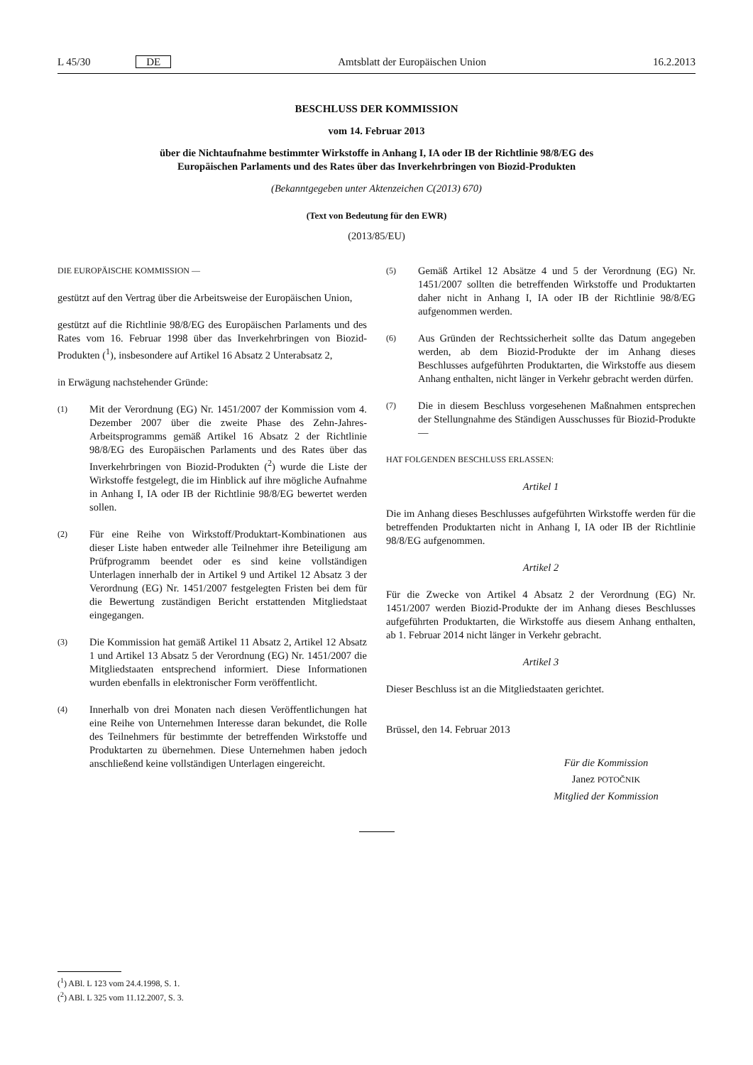L 45/30 DE Amtsblatt der Europäischen Union 16.2.2013
BESCHLUSS DER KOMMISSION
vom 14. Februar 2013
über die Nichtaufnahme bestimmter Wirkstoffe in Anhang I, IA oder IB der Richtlinie 98/8/EG des
Europäischen Parlaments und des Rates über das Inverkehrbringen von Biozid-Produkten
(Bekanntgegeben unter Aktenzeichen C(2013) 670)
(Text von Bedeutung für den EWR)
(2013/85/EU)
DIE EUROPÄISCHE KOMMISSION —
gestützt auf den Vertrag über die Arbeitsweise der Europäischen Union,
gestützt auf die Richtlinie 98/8/EG des Europäischen Parlaments und des Rates vom 16. Februar 1998 über das Inverkehrbringen von Biozid-Produkten (<sup>1</sup>), insbesondere auf Artikel 16 Absatz 2 Unterabsatz 2,
in Erwägung nachstehender Gründe:
(1) Mit der Verordnung (EG) Nr. 1451/2007 der Kommission vom 4. Dezember 2007 über die zweite Phase des Zehn-Jahres-Arbeitsprogramms gemäß Artikel 16 Absatz 2 der Richtlinie 98/8/EG des Europäischen Parlaments und des Rates über das Inverkehrbringen von Biozid-Produkten (<sup>2</sup>) wurde die Liste der Wirkstoffe festgelegt, die im Hinblick auf ihre mögliche Aufnahme in Anhang I, IA oder IB der Richtlinie 98/8/EG bewertet werden sollen.
(2) Für eine Reihe von Wirkstoff/Produktart-Kombinationen aus dieser Liste haben entweder alle Teilnehmer ihre Beteiligung am Prüfprogramm beendet oder es sind keine vollständigen Unterlagen innerhalb der in Artikel 9 und Artikel 12 Absatz 3 der Verordnung (EG) Nr. 1451/2007 festgelegten Fristen bei dem für die Bewertung zuständigen Bericht erstattenden Mitgliedstaat eingegangen.
(3) Die Kommission hat gemäß Artikel 11 Absatz 2, Artikel 12 Absatz 1 und Artikel 13 Absatz 5 der Verordnung (EG) Nr. 1451/2007 die Mitgliedstaaten entsprechend informiert. Diese Informationen wurden ebenfalls in elektronischer Form veröffentlicht.
(4) Innerhalb von drei Monaten nach diesen Veröffentlichungen hat eine Reihe von Unternehmen Interesse daran bekundet, die Rolle des Teilnehmers für bestimmte der betreffenden Wirkstoffe und Produktarten zu übernehmen. Diese Unternehmen haben jedoch anschließend keine vollständigen Unterlagen eingereicht.
(5) Gemäß Artikel 12 Absätze 4 und 5 der Verordnung (EG) Nr. 1451/2007 sollten die betreffenden Wirkstoffe und Produktarten daher nicht in Anhang I, IA oder IB der Richtlinie 98/8/EG aufgenommen werden.
(6) Aus Gründen der Rechtssicherheit sollte das Datum angegeben werden, ab dem Biozid-Produkte der im Anhang dieses Beschlusses aufgeführten Produktarten, die Wirkstoffe aus diesem Anhang enthalten, nicht länger in Verkehr gebracht werden dürfen.
(7) Die in diesem Beschluss vorgesehenen Maßnahmen entsprechen der Stellungnahme des Ständigen Ausschusses für Biozid-Produkte —
HAT FOLGENDEN BESCHLUSS ERLASSEN:
Artikel 1
Die im Anhang dieses Beschlusses aufgeführten Wirkstoffe werden für die betreffenden Produktarten nicht in Anhang I, IA oder IB der Richtlinie 98/8/EG aufgenommen.
Artikel 2
Für die Zwecke von Artikel 4 Absatz 2 der Verordnung (EG) Nr. 1451/2007 werden Biozid-Produkte der im Anhang dieses Beschlusses aufgeführten Produktarten, die Wirkstoffe aus diesem Anhang enthalten, ab 1. Februar 2014 nicht länger in Verkehr gebracht.
Artikel 3
Dieser Beschluss ist an die Mitgliedstaaten gerichtet.
Brüssel, den 14. Februar 2013
Für die Kommission
Janez POTOČNIK
Mitglied der Kommission
(<sup>1</sup>) ABl. L 123 vom 24.4.1998, S. 1.
(<sup>2</sup>) ABl. L 325 vom 11.12.2007, S. 3.